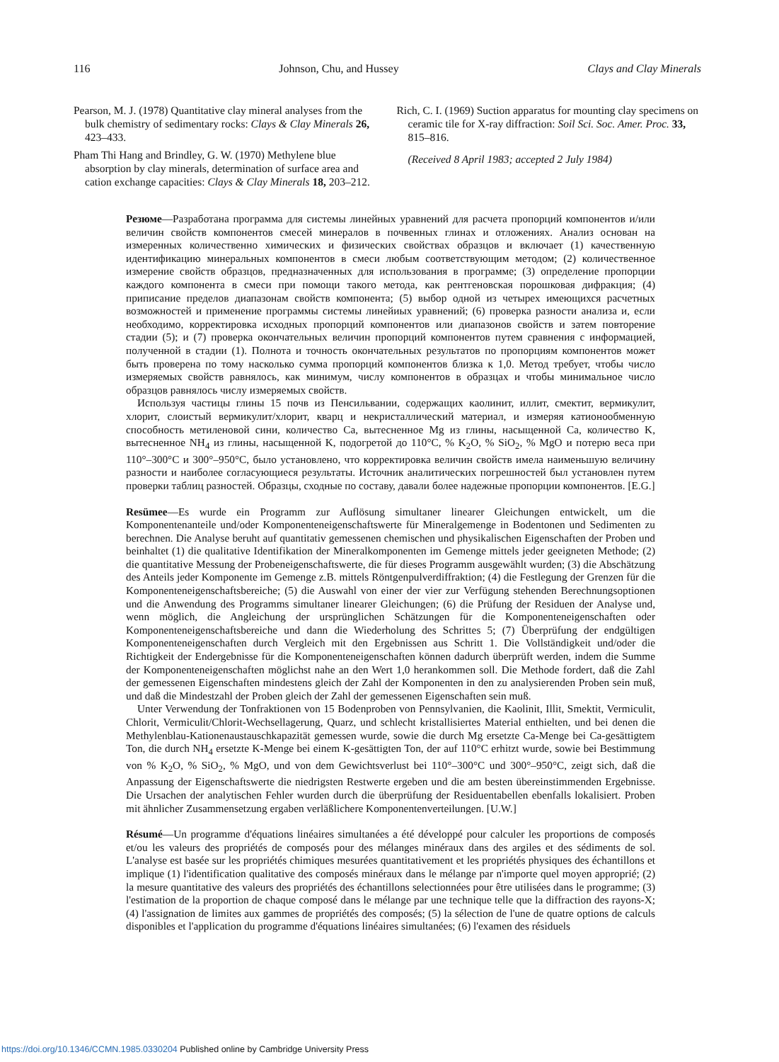116 Johnson, Chu, and Hussey Clays and Clay Minerals
Pearson, M. J. (1978) Quantitative clay mineral analyses from the bulk chemistry of sedimentary rocks: Clays & Clay Minerals 26, 423–433.
Pham Thi Hang and Brindley, G. W. (1970) Methylene blue absorption by clay minerals, determination of surface area and cation exchange capacities: Clays & Clay Minerals 18, 203–212.
Rich, C. I. (1969) Suction apparatus for mounting clay specimens on ceramic tile for X-ray diffraction: Soil Sci. Soc. Amer. Proc. 33, 815–816.
(Received 8 April 1983; accepted 2 July 1984)
Резюме—Разработана программа для системы линейных уравнений для расчета пропорций компонентов и/или величин свойств компонентов смесей минералов в почвенных глинах и отложениях. Анализ основан на измеренных количественно химических и физических свойствах образцов и включает (1) качественную идентификацию минеральных компонентов в смеси любым соответствующим методом; (2) количественное измерение свойств образцов, предназначенных для использования в программе; (3) определение пропорции каждого компонента в смеси при помощи такого метода, как рентгеновская порошковая дифракция; (4) приписание пределов диапазонам свойств компонента; (5) выбор одной из четырех имеющихся расчетных возможностей и применение программы системы линейиых уравнений; (6) проверка разности анализа и, если необходимо, корректировка исходных пропорций компонентов или диапазонов свойств и затем повторение стадии (5); и (7) проверка окончательных величин пропорций компонентов путем сравнения с информацией, полученной в стадии (1). Полнота и точность окончательных результатов по пропорциям компонентов может быть проверена по тому насколько сумма пропорций компонентов близка к 1,0. Метод требует, чтобы число измеряемых свойств равнялось, как минимум, числу компонентов в образцах и чтобы минимальное число образцов равнялось числу измеряемых свойств.
Используя частицы глины 15 почв из Пенсильвании, содержащих каолинит, иллит, смектит, вермикулит, хлорит, слоистый вермикулит/хлорит, кварц и некристаллический материал, и измеряя катионообменную способность метиленовой сини, количество Ca, вытесненное Mg из глины, насыщенной Ca, количество K, вытесненное NH<sub>4</sub> из глины, насыщенной K, подогретой до 110°C, % K<sub>2</sub>O, % SiO<sub>2</sub>, % MgO и потерю веса при 110°–300°C и 300°–950°C, было установлено, что корректировка величин свойств имела наименьшую величину разности и наиболее согласующиеся результаты. Источник аналитических погрешностей был установлен путем проверки таблиц разностей. Образцы, сходные по составу, давали более надежные пропорции компонентов. [E.G.]
Resümee—Es wurde ein Programm zur Auflösung simultaner linearer Gleichungen entwickelt, um die Komponentenanteile und/oder Komponenteneigenschaftswerte für Mineralgemenge in Bodentonen und Sedimenten zu berechnen. Die Analyse beruht auf quantitativ gemessenen chemischen und physikalischen Eigenschaften der Proben und beinhaltet (1) die qualitative Identifikation der Mineralkomponenten im Gemenge mittels jeder geeigneten Methode; (2) die quantitative Messung der Probeneigenschaftswerte, die für dieses Programm ausgewählt wurden; (3) die Abschätzung des Anteils jeder Komponente im Gemenge z.B. mittels Röntgenpulverdiffraktion; (4) die Festlegung der Grenzen für die Komponenteneigenschaftsbereiche; (5) die Auswahl von einer der vier zur Verfügung stehenden Berechnungsoptionen und die Anwendung des Programms simultaner linearer Gleichungen; (6) die Prüfung der Residuen der Analyse und, wenn möglich, die Angleichung der ursprünglichen Schätzungen für die Komponenteneigenschaften oder Komponenteneigenschaftsbereiche und dann die Wiederholung des Schrittes 5; (7) Überprüfung der endgültigen Komponenteneigenschaften durch Vergleich mit den Ergebnissen aus Schritt 1. Die Vollständigkeit und/oder die Richtigkeit der Endergebnisse für die Komponenteneigenschaften können dadurch überprüft werden, indem die Summe der Komponenteneigenschaften möglichst nahe an den Wert 1,0 herankommen soll. Die Methode fordert, daß die Zahl der gemessenen Eigenschaften mindestens gleich der Zahl der Komponenten in den zu analysierenden Proben sein muß, und daß die Mindestzahl der Proben gleich der Zahl der gemessenen Eigenschaften sein muß.
Unter Verwendung der Tonfraktionen von 15 Bodenproben von Pennsylvanien, die Kaolinit, Illit, Smektit, Vermiculit, Chlorit, Vermiculit/Chlorit-Wechsellagerung, Quarz, und schlecht kristallisiertes Material enthielten, und bei denen die Methylenblau-Kationenaustauschkapazität gemessen wurde, sowie die durch Mg ersetzte Ca-Menge bei Ca-gesättigtem Ton, die durch NH<sub>4</sub> ersetzte K-Menge bei einem K-gesättigten Ton, der auf 110°C erhitzt wurde, sowie bei Bestimmung von % K<sub>2</sub>O, % SiO<sub>2</sub>, % MgO, und von dem Gewichtsverlust bei 110°–300°C und 300°–950°C, zeigt sich, daß die Anpassung der Eigenschaftswerte die niedrigsten Restwerte ergeben und die am besten übereinstimmenden Ergebnisse. Die Ursachen der analytischen Fehler wurden durch die überprüfung der Residuentabellen ebenfalls lokalisiert. Proben mit ähnlicher Zusammensetzung ergaben verläßlichere Komponentenverteilungen. [U.W.]
Résumé—Un programme d'équations linéaires simultanées a été développé pour calculer les proportions de composés et/ou les valeurs des propriétés de composés pour des mélanges minéraux dans des argiles et des sédiments de sol. L'analyse est basée sur les propriétés chimiques mesurées quantitativement et les propriétés physiques des échantillons et implique (1) l'identification qualitative des composés minéraux dans le mélange par n'importe quel moyen approprié; (2) la mesure quantitative des valeurs des propriétés des échantillons selectionnées pour être utilisées dans le programme; (3) l'estimation de la proportion de chaque composé dans le mélange par une technique telle que la diffraction des rayons-X; (4) l'assignation de limites aux gammes de propriétés des composés; (5) la sélection de l'une de quatre options de calculs disponibles et l'application du programme d'équations linéaires simultanées; (6) l'examen des résiduels
https://doi.org/10.1346/CCMN.1985.0330204 Published online by Cambridge University Press